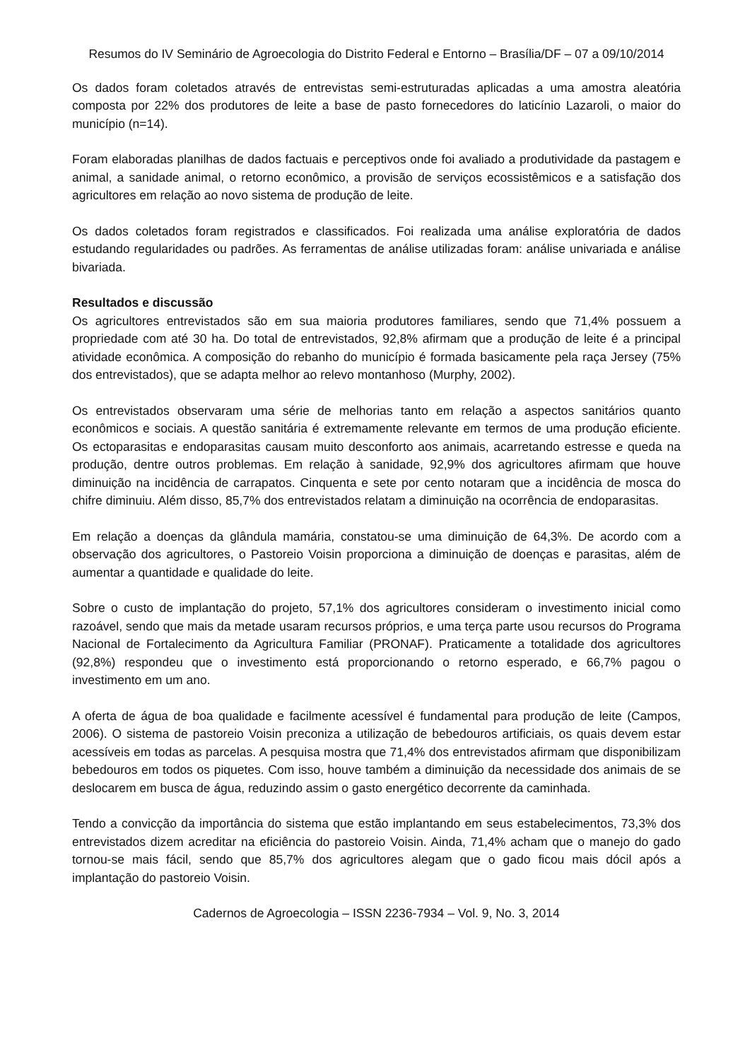Resumos do IV Seminário de Agroecologia do Distrito Federal e Entorno – Brasília/DF – 07 a 09/10/2014
Os dados foram coletados através de entrevistas semi-estruturadas aplicadas a uma amostra aleatória composta por 22% dos produtores de leite a base de pasto fornecedores do laticínio Lazaroli, o maior do município (n=14).
Foram elaboradas planilhas de dados factuais e perceptivos onde foi avaliado a produtividade da pastagem e animal, a sanidade animal, o retorno econômico, a provisão de serviços ecossistêmicos e a satisfação dos agricultores em relação ao novo sistema de produção de leite.
Os dados coletados foram registrados e classificados. Foi realizada uma análise exploratória de dados estudando regularidades ou padrões. As ferramentas de análise utilizadas foram: análise univariada e análise bivariada.
Resultados e discussão
Os agricultores entrevistados são em sua maioria produtores familiares, sendo que 71,4% possuem a propriedade com até 30 ha. Do total de entrevistados, 92,8% afirmam que a produção de leite é a principal atividade econômica. A composição do rebanho do município é formada basicamente pela raça Jersey (75% dos entrevistados), que se adapta melhor ao relevo montanhoso (Murphy, 2002).
Os entrevistados observaram uma série de melhorias tanto em relação a aspectos sanitários quanto econômicos e sociais. A questão sanitária é extremamente relevante em termos de uma produção eficiente. Os ectoparasitas e endoparasitas causam muito desconforto aos animais, acarretando estresse e queda na produção, dentre outros problemas. Em relação à sanidade, 92,9% dos agricultores afirmam que houve diminuição na incidência de carrapatos. Cinquenta e sete por cento notaram que a incidência de mosca do chifre diminuiu. Além disso, 85,7% dos entrevistados relatam a diminuição na ocorrência de endoparasitas.
Em relação a doenças da glândula mamária, constatou-se uma diminuição de 64,3%. De acordo com a observação dos agricultores, o Pastoreio Voisin proporciona a diminuição de doenças e parasitas, além de aumentar a quantidade e qualidade do leite.
Sobre o custo de implantação do projeto, 57,1% dos agricultores consideram o investimento inicial como razoável, sendo que mais da metade usaram recursos próprios, e uma terça parte usou recursos do Programa Nacional de Fortalecimento da Agricultura Familiar (PRONAF). Praticamente a totalidade dos agricultores (92,8%) respondeu que o investimento está proporcionando o retorno esperado, e 66,7% pagou o investimento em um ano.
A oferta de água de boa qualidade e facilmente acessível é fundamental para produção de leite (Campos, 2006). O sistema de pastoreio Voisin preconiza a utilização de bebedouros artificiais, os quais devem estar acessíveis em todas as parcelas. A pesquisa mostra que 71,4% dos entrevistados afirmam que disponibilizam bebedouros em todos os piquetes. Com isso, houve também a diminuição da necessidade dos animais de se deslocarem em busca de água, reduzindo assim o gasto energético decorrente da caminhada.
Tendo a convicção da importância do sistema que estão implantando em seus estabelecimentos, 73,3% dos entrevistados dizem acreditar na eficiência do pastoreio Voisin. Ainda, 71,4% acham que o manejo do gado tornou-se mais fácil, sendo que 85,7% dos agricultores alegam que o gado ficou mais dócil após a implantação do pastoreio Voisin.
Cadernos de Agroecologia – ISSN 2236-7934 – Vol. 9, No. 3, 2014